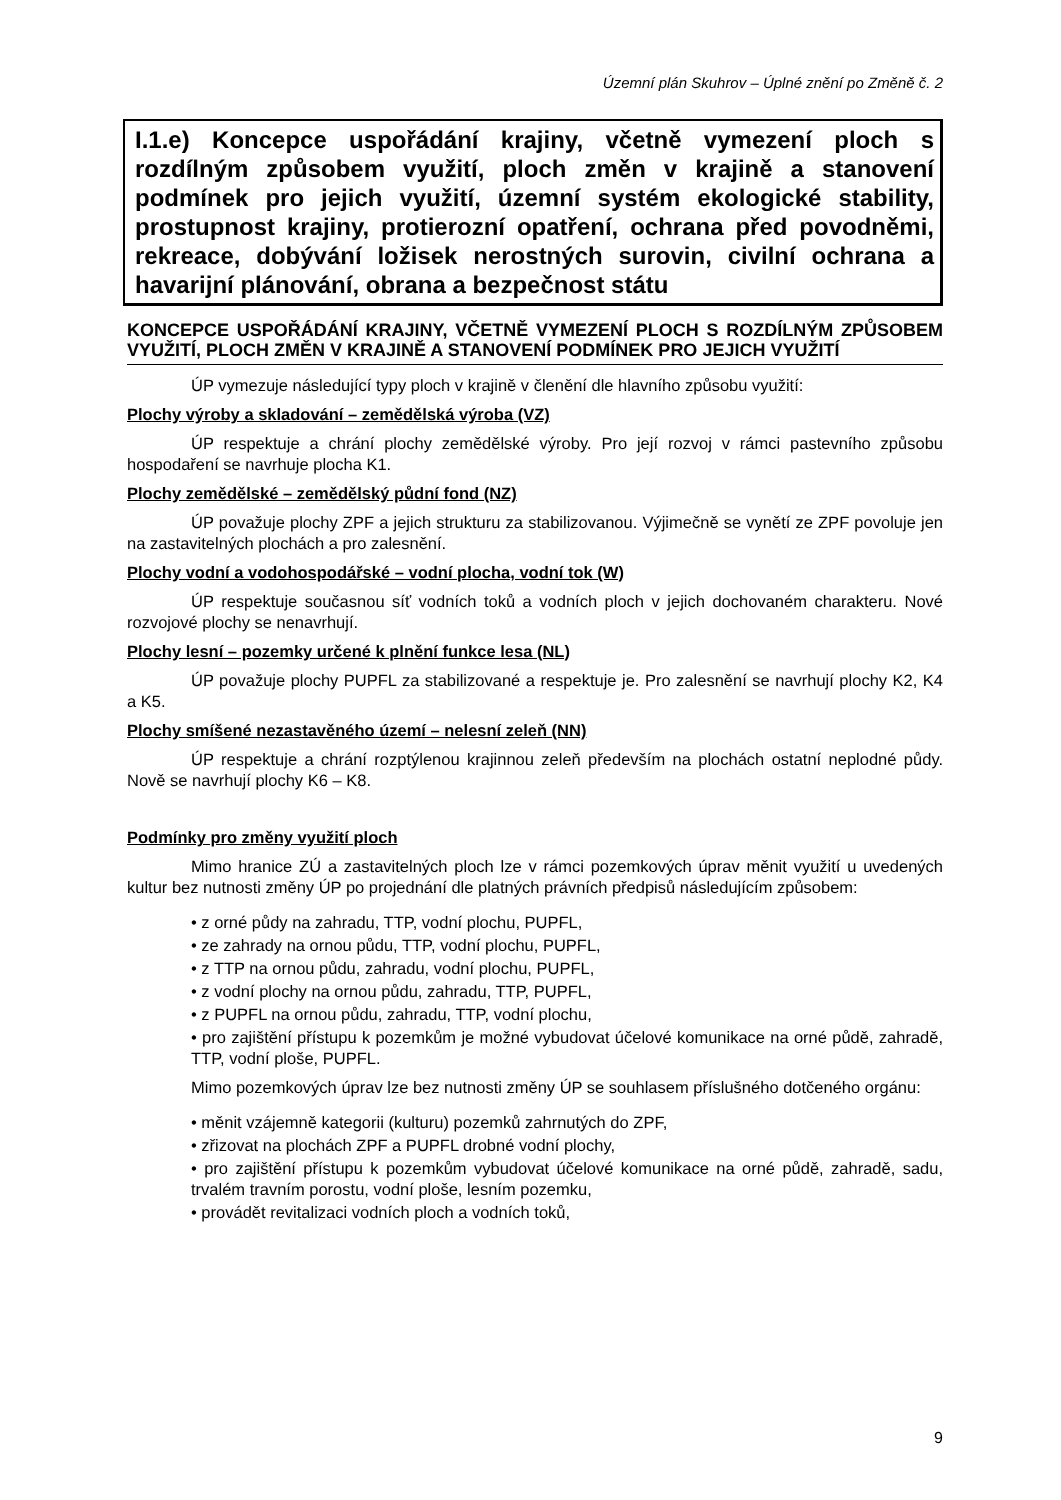Územní plán Skuhrov – Úplné znění po Změně č. 2
I.1.e) Koncepce uspořádání krajiny, včetně vymezení ploch s rozdílným způsobem využití, ploch změn v krajině a stanovení podmínek pro jejich využití, územní systém ekologické stability, prostupnost krajiny, protierozní opatření, ochrana před povodněmi, rekreace, dobývání ložisek nerostných surovin, civilní ochrana a havarijní plánování, obrana a bezpečnost státu
KONCEPCE USPOŘÁDÁNÍ KRAJINY, VČETNĚ VYMEZENÍ PLOCH S ROZDÍLNÝM ZPŮSOBEM VYUŽITÍ, PLOCH ZMĚN V KRAJINĚ A STANOVENÍ PODMÍNEK PRO JEJICH VYUŽITÍ
ÚP vymezuje následující typy ploch v krajině v členění dle hlavního způsobu využití:
Plochy výroby a skladování – zemědělská výroba (VZ)
ÚP respektuje a chrání plochy zemědělské výroby. Pro její rozvoj v rámci pastevního způsobu hospodaření se navrhuje plocha K1.
Plochy zemědělské – zemědělský půdní fond (NZ)
ÚP považuje plochy ZPF a jejich strukturu za stabilizovanou. Výjimečně se vynětí ze ZPF povoluje jen na zastavitelných plochách a pro zalesnění.
Plochy vodní a vodohospodářské – vodní plocha, vodní tok (W)
ÚP respektuje současnou síť vodních toků a vodních ploch v jejich dochovaném charakteru. Nové rozvojové plochy se nenavrhují.
Plochy lesní – pozemky určené k plnění funkce lesa (NL)
ÚP považuje plochy PUPFL za stabilizované a respektuje je. Pro zalesnění se navrhují plochy K2, K4 a K5.
Plochy smíšené nezastavěného území – nelesní zeleň (NN)
ÚP respektuje a chrání rozptýlenou krajinnou zeleň především na plochách ostatní neplodné půdy. Nově se navrhují plochy K6 – K8.
Podmínky pro změny využití ploch
Mimo hranice ZÚ a zastavitelných ploch lze v rámci pozemkových úprav měnit využití u uvedených kultur bez nutnosti změny ÚP po projednání dle platných právních předpisů následujícím způsobem:
• z orné půdy na zahradu, TTP, vodní plochu, PUPFL,
• ze zahrady na ornou půdu, TTP, vodní plochu, PUPFL,
• z TTP na ornou půdu, zahradu, vodní plochu, PUPFL,
• z vodní plochy na ornou půdu, zahradu, TTP, PUPFL,
• z PUPFL na ornou půdu, zahradu, TTP, vodní plochu,
• pro zajištění přístupu k pozemkům je možné vybudovat účelové komunikace na orné půdě, zahradě, TTP, vodní ploše, PUPFL.
Mimo pozemkových úprav lze bez nutnosti změny ÚP se souhlasem příslušného dotčeného orgánu:
• měnit vzájemně kategorii (kulturu) pozemků zahrnutých do ZPF,
• zřizovat na plochách ZPF a PUPFL drobné vodní plochy,
• pro zajištění přístupu k pozemkům vybudovat účelové komunikace na orné půdě, zahradě, sadu, trvalém travním porostu, vodní ploše, lesním pozemku,
• provádět revitalizaci vodních ploch a vodních toků,
9